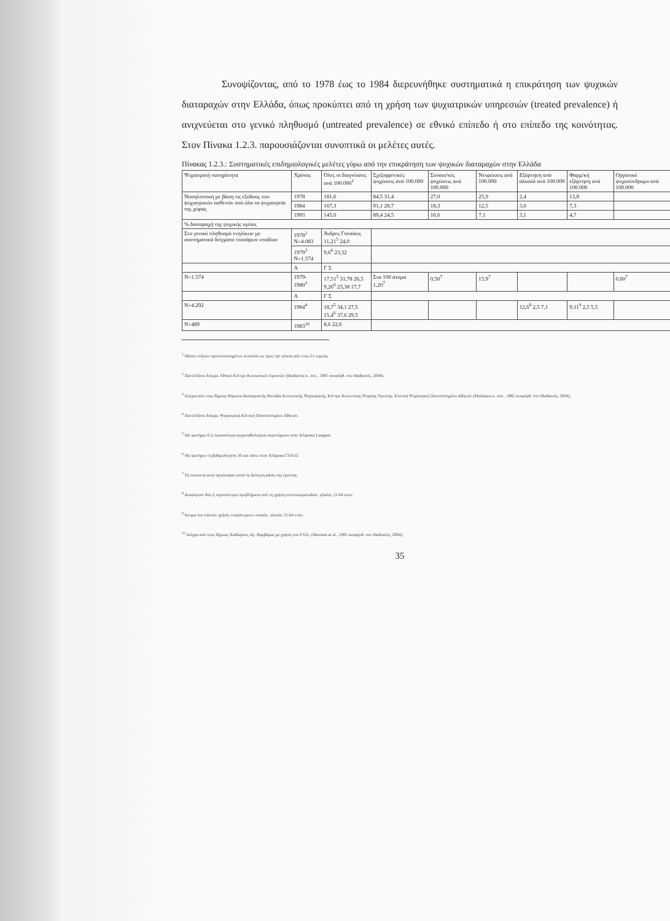Συνοψίζοντας, από το 1978 έως το 1984 διερευνήθηκε συστηματικά η επικράτηση των ψυχικών διαταραχών στην Ελλάδα, όπως προκύπτει από τη χρήση των ψυχιατρικών υπηρεσιών (treated prevalence) ή ανιχνεύεται στο γενικό πληθυσμό (untreated prevalence) σε εθνικό επίπεδο ή στο επίπεδο της κοινότητας. Στον Πίνακα 1.2.3. παρουσιάζονται συνοπτικά οι μελέτες αυτές.
Πίνακας 1.2.3.: Συστηματικές επιδημιολογικές μελέτες γύρω από την επικράτηση των ψυχικών διαταραχών στην Ελλάδα
| Ψυχιατρική νοσηρότητα | Χρόνος | Όλες οι διαγνώσεις ανά 100.000<sup>1</sup> | Σχιζοφρενικές ψυχώσεις ανά 100.000 | Συναισ/κές ψυχώσεις ανά 100.000 | Νευρώσεις ανά 100.000 | Εξάρτηση από αλκοόλ ανά 100.000 | Φαρμ/κή εξάρτηση ανά 100.000 | Οργανικό ψυχοσύνδρομο ανά 100.000 |
| --- | --- | --- | --- | --- | --- | --- | --- | --- |
| Νοσηλευτική με βάση τις εξόδους των ψυχιατρικών ασθενών από όλα τα ψυχιατρεία της χώρας | 1978 | 181,6 | 84,5 31,4 | 27,0 | 25,9 | 2,4 | 13,8 | |
| | 1984 | 167,3 | 91,1 28,7 | 18,3 | 12,5 | 3,6 | 7,3 | |
| | 1993 | 145,0 | 89,4 24,5 | 10,6 | 7,1 | 3,1 | 4,7 | |
| % διαταραχή της ψυχικής υγείας | | | | | | | | |
| Στο γενικό πληθυσμό ενηλίκων με συστηματικά δείγματα τεσσάρων σταδίων | 1978<sup>2</sup> N=4.083 | Άνδρες Γυναίκες 11,21<sup>5</sup> 24,0 | | | | | | |
| | 1979<sup>3</sup> N=1.574 | 9,6<sup>6</sup> 23,32 | | | | | | |
| | Α | Γ Σ | | | | | | |
| N=1.574 | 1979-1980<sup>3</sup> | 17,51<sup>5</sup> 31,78 26,5 9,26<sup>6</sup> 23,38 17,7 | Στα 100 άτομα 1,20<sup>7</sup> | 0,50<sup>7</sup> | 15,9<sup>7</sup> | | | 0,60<sup>7</sup> |
| | Α | Γ Σ | | | | | | |
| N=4.292 | 1984<sup>4</sup> | 18,7<sup>5</sup> 34,1 27,5 15,4<sup>6</sup> 37,6 29,5 | | | | 12,6<sup>8</sup> 2,5 7,1 | 9,11<sup>9</sup> 2,5 5,5 | |
| N=489 | 1983<sup>10</sup> | 8,6 22,6 | | | | | | |
<sup>1</sup> Μέσοι ετήσιοι προτυποποιημένοι ποσοστά ως προς την ηλικία από τους 51 νομούς.
<sup>2</sup> Πανελλήνιο δείγμα. Εθνικό Κέντρο Κοινωνικών Ερευνών (Μαδιανός κ. συν., 1987 αναφέρθ. στο Μαδιανός, 2004).
<sup>3</sup> Δείγμα από τους δήμους Βύρωνα-Καισαριανής Μονάδα Κοινωνικής Ψυχιατρικής, Κέντρο Κοινοτικής Ψυχικής Υγιεινής, Κλινική Ψυχιατρική Πανεπιστημίου Αθηνών (Madianos κ. συν., 1985 αναφέρθ. στο Μαδιανός, 2004).
<sup>4</sup> Πανελλήνιο δείγμα. Ψυχιατρική Κλινική Πανεπιστημίου Αθηνών.
<sup>5</sup> Με κριτήριο 6 ή περισσότερα ψυχοπαθολογικά συμπτώματα στην Κλίμακα Langner.
<sup>6</sup> Με κριτήριο τη βαθμολόγηση 16 και πάνω στην Κλίμακα CES-D.
<sup>7</sup> Τα ποσοστά αυτά προέκυψαν κατά τη δεύτερη φάση της έρευνας.
<sup>8</sup> Αναφέρουν δύο ή περισσότερα προβλήματα από τη χρήση οινοπνευματωδών, ηλικίες 12-64 ετών.
<sup>9</sup> Άτομα που κάνουν χρήση «παράνομων» ουσιών, ηλικίες 12-64 ετών.
<sup>10</sup> Δείγμα από τους δήμους Χαϊδαρίου, Αγ. Βαρβάρας με χρήση του P.S.E. (Mavreas et al., 1985 αναφέρθ. στο Μαδιανός, 2004).
35